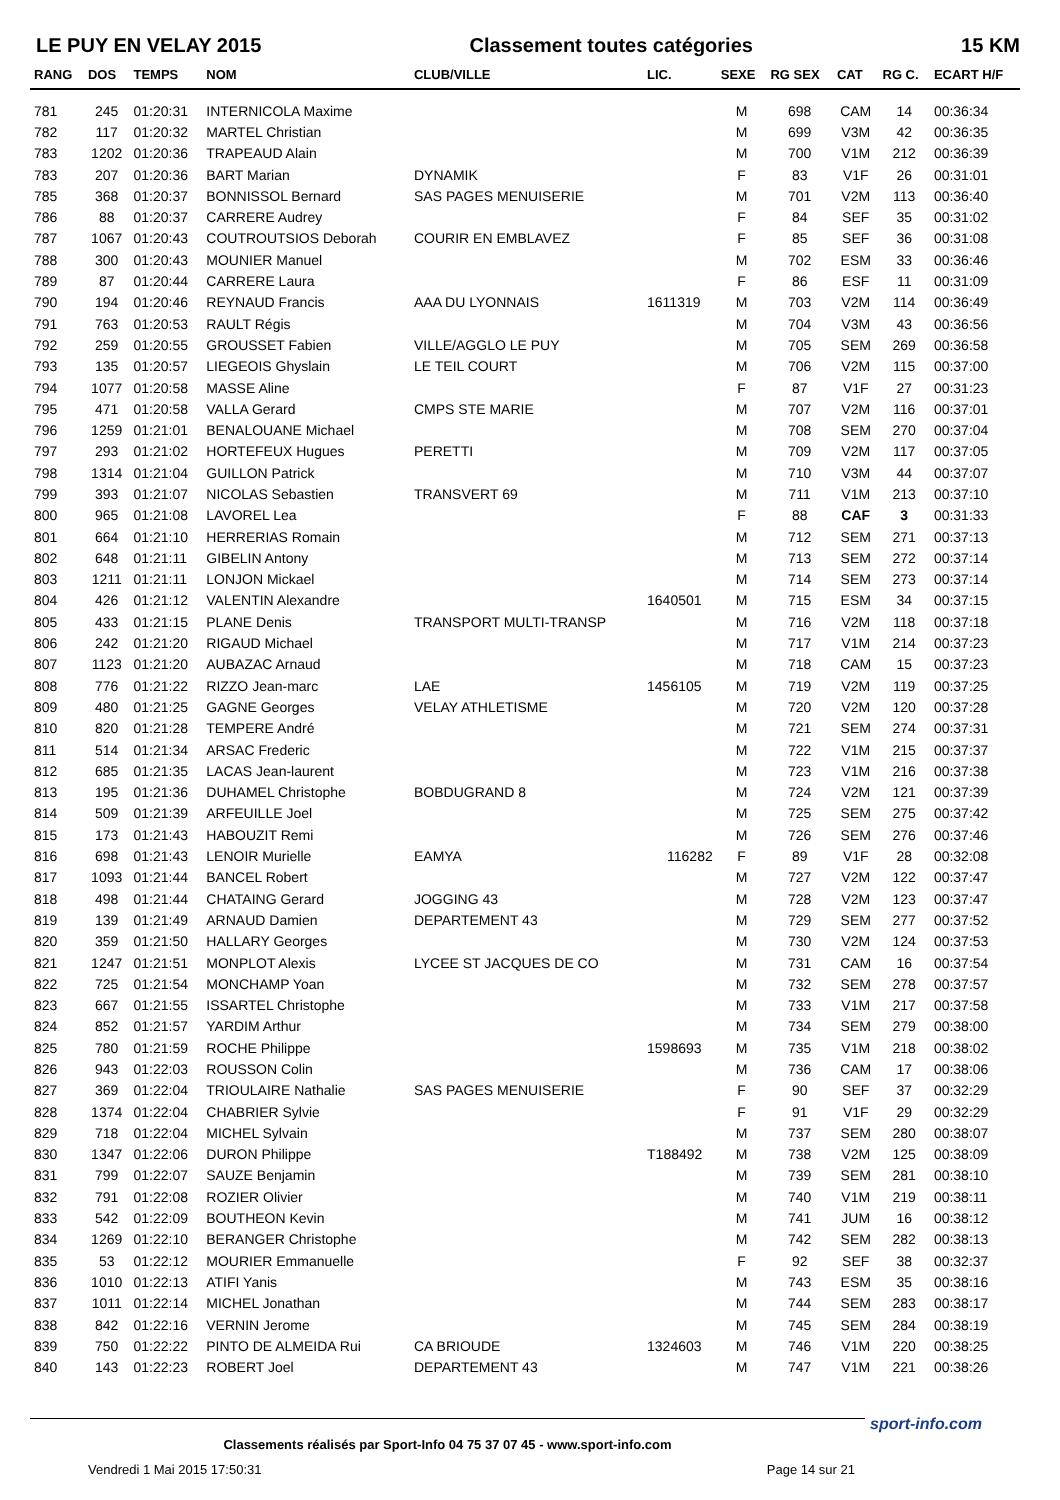LE PUY EN VELAY 2015 Classement toutes catégories 15 KM
| RANG | DOS | TEMPS | NOM | CLUB/VILLE | LIC. | SEXE | RG SEX | CAT | RG C. | ECART H/F |
| --- | --- | --- | --- | --- | --- | --- | --- | --- | --- | --- |
| 781 | 245 | 01:20:31 | INTERNICOLA Maxime | | | M | 698 | CAM | 14 | 00:36:34 |
| 782 | 117 | 01:20:32 | MARTEL Christian | | | M | 699 | V3M | 42 | 00:36:35 |
| 783 | 1202 | 01:20:36 | TRAPEAUD Alain | | | M | 700 | V1M | 212 | 00:36:39 |
| 783 | 207 | 01:20:36 | BART Marian | DYNAMIK | | F | 83 | V1F | 26 | 00:31:01 |
| 785 | 368 | 01:20:37 | BONNISSOL Bernard | SAS PAGES MENUISERIE | | M | 701 | V2M | 113 | 00:36:40 |
| 786 | 88 | 01:20:37 | CARRERE Audrey | | | F | 84 | SEF | 35 | 00:31:02 |
| 787 | 1067 | 01:20:43 | COUTROUTSIOS Deborah | COURIR EN EMBLAVEZ | | F | 85 | SEF | 36 | 00:31:08 |
| 788 | 300 | 01:20:43 | MOUNIER Manuel | | | M | 702 | ESM | 33 | 00:36:46 |
| 789 | 87 | 01:20:44 | CARRERE Laura | | | F | 86 | ESF | 11 | 00:31:09 |
| 790 | 194 | 01:20:46 | REYNAUD Francis | AAA DU LYONNAIS | 1611319 | M | 703 | V2M | 114 | 00:36:49 |
| 791 | 763 | 01:20:53 | RAULT Régis | | | M | 704 | V3M | 43 | 00:36:56 |
| 792 | 259 | 01:20:55 | GROUSSET Fabien | VILLE/AGGLO LE PUY | | M | 705 | SEM | 269 | 00:36:58 |
| 793 | 135 | 01:20:57 | LIEGEOIS Ghyslain | LE TEIL COURT | | M | 706 | V2M | 115 | 00:37:00 |
| 794 | 1077 | 01:20:58 | MASSE Aline | | | F | 87 | V1F | 27 | 00:31:23 |
| 795 | 471 | 01:20:58 | VALLA Gerard | CMPS STE MARIE | | M | 707 | V2M | 116 | 00:37:01 |
| 796 | 1259 | 01:21:01 | BENALOUANE Michael | | | M | 708 | SEM | 270 | 00:37:04 |
| 797 | 293 | 01:21:02 | HORTEFEUX Hugues | PERETTI | | M | 709 | V2M | 117 | 00:37:05 |
| 798 | 1314 | 01:21:04 | GUILLON Patrick | | | M | 710 | V3M | 44 | 00:37:07 |
| 799 | 393 | 01:21:07 | NICOLAS Sebastien | TRANSVERT 69 | | M | 711 | V1M | 213 | 00:37:10 |
| 800 | 965 | 01:21:08 | LAVOREL Lea | | | F | 88 | CAF | 3 | 00:31:33 |
| 801 | 664 | 01:21:10 | HERRERIAS Romain | | | M | 712 | SEM | 271 | 00:37:13 |
| 802 | 648 | 01:21:11 | GIBELIN Antony | | | M | 713 | SEM | 272 | 00:37:14 |
| 803 | 1211 | 01:21:11 | LONJON Mickael | | | M | 714 | SEM | 273 | 00:37:14 |
| 804 | 426 | 01:21:12 | VALENTIN Alexandre | | 1640501 | M | 715 | ESM | 34 | 00:37:15 |
| 805 | 433 | 01:21:15 | PLANE Denis | TRANSPORT MULTI-TRANSP | | M | 716 | V2M | 118 | 00:37:18 |
| 806 | 242 | 01:21:20 | RIGAUD Michael | | | M | 717 | V1M | 214 | 00:37:23 |
| 807 | 1123 | 01:21:20 | AUBAZAC Arnaud | | | M | 718 | CAM | 15 | 00:37:23 |
| 808 | 776 | 01:21:22 | RIZZO Jean-marc | LAE | 1456105 | M | 719 | V2M | 119 | 00:37:25 |
| 809 | 480 | 01:21:25 | GAGNE Georges | VELAY ATHLETISME | | M | 720 | V2M | 120 | 00:37:28 |
| 810 | 820 | 01:21:28 | TEMPERE André | | | M | 721 | SEM | 274 | 00:37:31 |
| 811 | 514 | 01:21:34 | ARSAC Frederic | | | M | 722 | V1M | 215 | 00:37:37 |
| 812 | 685 | 01:21:35 | LACAS Jean-laurent | | | M | 723 | V1M | 216 | 00:37:38 |
| 813 | 195 | 01:21:36 | DUHAMEL Christophe | BOBDUGRAND 8 | | M | 724 | V2M | 121 | 00:37:39 |
| 814 | 509 | 01:21:39 | ARFEUILLE Joel | | | M | 725 | SEM | 275 | 00:37:42 |
| 815 | 173 | 01:21:43 | HABOUZIT Remi | | | M | 726 | SEM | 276 | 00:37:46 |
| 816 | 698 | 01:21:43 | LENOIR Murielle | EAMYA | 116282 | F | 89 | V1F | 28 | 00:32:08 |
| 817 | 1093 | 01:21:44 | BANCEL Robert | | | M | 727 | V2M | 122 | 00:37:47 |
| 818 | 498 | 01:21:44 | CHATAING Gerard | JOGGING 43 | | M | 728 | V2M | 123 | 00:37:47 |
| 819 | 139 | 01:21:49 | ARNAUD Damien | DEPARTEMENT 43 | | M | 729 | SEM | 277 | 00:37:52 |
| 820 | 359 | 01:21:50 | HALLARY Georges | | | M | 730 | V2M | 124 | 00:37:53 |
| 821 | 1247 | 01:21:51 | MONPLOT Alexis | LYCEE ST JACQUES DE CO | | M | 731 | CAM | 16 | 00:37:54 |
| 822 | 725 | 01:21:54 | MONCHAMP Yoan | | | M | 732 | SEM | 278 | 00:37:57 |
| 823 | 667 | 01:21:55 | ISSARTEL Christophe | | | M | 733 | V1M | 217 | 00:37:58 |
| 824 | 852 | 01:21:57 | YARDIM Arthur | | | M | 734 | SEM | 279 | 00:38:00 |
| 825 | 780 | 01:21:59 | ROCHE Philippe | | 1598693 | M | 735 | V1M | 218 | 00:38:02 |
| 826 | 943 | 01:22:03 | ROUSSON Colin | | | M | 736 | CAM | 17 | 00:38:06 |
| 827 | 369 | 01:22:04 | TRIOULAIRE Nathalie | SAS PAGES MENUISERIE | | F | 90 | SEF | 37 | 00:32:29 |
| 828 | 1374 | 01:22:04 | CHABRIER Sylvie | | | F | 91 | V1F | 29 | 00:32:29 |
| 829 | 718 | 01:22:04 | MICHEL Sylvain | | | M | 737 | SEM | 280 | 00:38:07 |
| 830 | 1347 | 01:22:06 | DURON Philippe | | T188492 | M | 738 | V2M | 125 | 00:38:09 |
| 831 | 799 | 01:22:07 | SAUZE Benjamin | | | M | 739 | SEM | 281 | 00:38:10 |
| 832 | 791 | 01:22:08 | ROZIER Olivier | | | M | 740 | V1M | 219 | 00:38:11 |
| 833 | 542 | 01:22:09 | BOUTHEON Kevin | | | M | 741 | JUM | 16 | 00:38:12 |
| 834 | 1269 | 01:22:10 | BERANGER Christophe | | | M | 742 | SEM | 282 | 00:38:13 |
| 835 | 53 | 01:22:12 | MOURIER Emmanuelle | | | F | 92 | SEF | 38 | 00:32:37 |
| 836 | 1010 | 01:22:13 | ATIFI Yanis | | | M | 743 | ESM | 35 | 00:38:16 |
| 837 | 1011 | 01:22:14 | MICHEL Jonathan | | | M | 744 | SEM | 283 | 00:38:17 |
| 838 | 842 | 01:22:16 | VERNIN Jerome | | | M | 745 | SEM | 284 | 00:38:19 |
| 839 | 750 | 01:22:22 | PINTO DE ALMEIDA Rui | CA BRIOUDE | 1324603 | M | 746 | V1M | 220 | 00:38:25 |
| 840 | 143 | 01:22:23 | ROBERT Joel | DEPARTEMENT 43 | | M | 747 | V1M | 221 | 00:38:26 |
Classements réalisés par Sport-Info 04 75 37 07 45 - www.sport-info.com
Vendredi 1 Mai 2015 17:50:31 Page 14 sur 21
sport-info.com